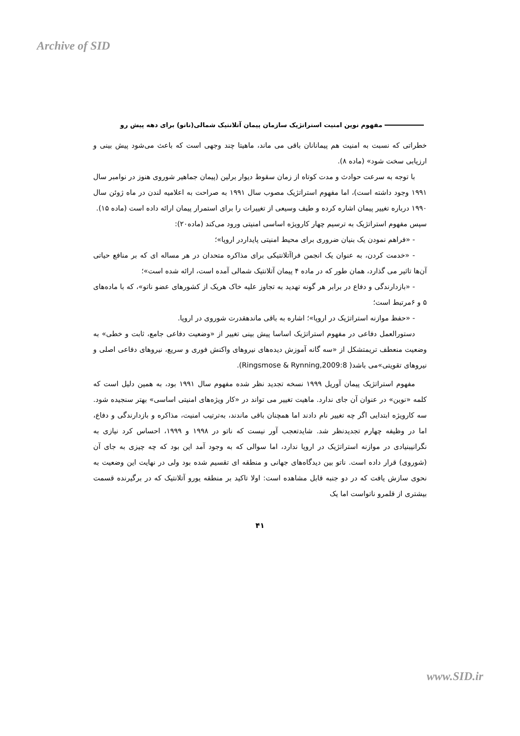Archive of SID
مفهوم نوین امنیت استراتژیک سازمان پیمان آتلانتیک شمالی(ناتو) برای دهه پیش رو
خطراتی که نسبت به امنیت هم پیمانانان باقی می ماند، ماهیتا چند وجهی است که باعث می‌شود پیش بینی و ارزیابی سخت شود» (ماده ۸).
با توجه به سرعت حوادث و مدت کوتاه از زمان سقوط دیوار برلین (پیمان جماهیر شوروی هنوز در نوامبر سال ۱۹۹۱ وجود داشته است)، اما مفهوم استراتژیک مصوب سال ۱۹۹۱ به صراحت به اعلامیه لندن در ماه ژوئن سال ۱۹۹۰ درباره تغییر پیمان اشاره کرده و طیف وسیعی از تغییرات را برای استمرار پیمان ارائه داده است (ماده ۱۵).
سپس مفهوم استراتژیک به ترسیم چهار کارویژه اساسی امنیتی ورود می‌کند (ماده۲۰):
- «فراهم نمودن یک بنیان ضروری برای محیط امنیتی پایداردر اروپا»؛
- «خدمت کردن، به عنوان یک انجمن فراآتلانتیکی برای مذاکره متحدان در هر مساله ای که بر منافع حیاتی آن‌ها تاثیر می گذارد، همان طور که در ماده ۴ پیمان آتلانتیک شمالی آمده است، ارائه شده است»؛
- «بازدارندگی و دفاع در برابر هر گونه تهدید به تجاوز علیه خاک هریک از کشورهای عضو ناتو»، که با ماده‌های ۵ و ۶مرتبط است؛
- «حفظ موازنه استراتژیک در اروپا»؛ اشاره به باقی ماندهقدرت شوروی در اروپا.
دستورالعمل دفاعی در مفهوم استراتژیک اساسا پیش بینی تغییر از «وضعیت دفاعی جامع، ثابت و خطی» به وضعیت منعطف تریمتشکل از «سه گانه آموزش دیده‌های نیروهای واکنش فوری و سریع، نیروهای دفاعی اصلی و نیروهای تقویتی»می باشد( Ringsmose & Rynning,2009:8).
مفهوم استراتژیک پیمان آوریل ۱۹۹۹ نسخه تجدید نظر شده مفهوم سال ۱۹۹۱ بود، به همین دلیل است که کلمه «نوین» در عنوان آن جای ندارد. ماهیت تغییر می تواند در «کار ویژه‌های امنیتی اساسی» بهتر سنجیده شود. سه کارویژه ابتدایی اگر چه تغییر نام دادند اما همچنان باقی ماندند، به‌ترتیب امنیت، مذاکره و بازدارندگی و دفاع، اما در وظیفه چهارم تجدیدنظر شد. شایدتعجب آور نیست که ناتو در ۱۹۹۸ و ۱۹۹۹، احساس کرد نیازی به نگرانیبنیادی در موازنه استراتژیک در اروپا ندارد، اما سوالی که به وجود آمد این بود که چه چیزی به جای آن (شوروی) قرار داده است. ناتو بین دیدگاه‌های جهانی و منطقه ای تقسیم شده بود ولی در نهایت این وضعیت به نحوی سازش یافت که در دو جنبه قابل مشاهده است: اولا تاکید بر منطقه یورو آتلانتیک که در برگیرنده قسمت بیشتری از قلمرو ناتواست اما یک
۴۱
www.SID.ir